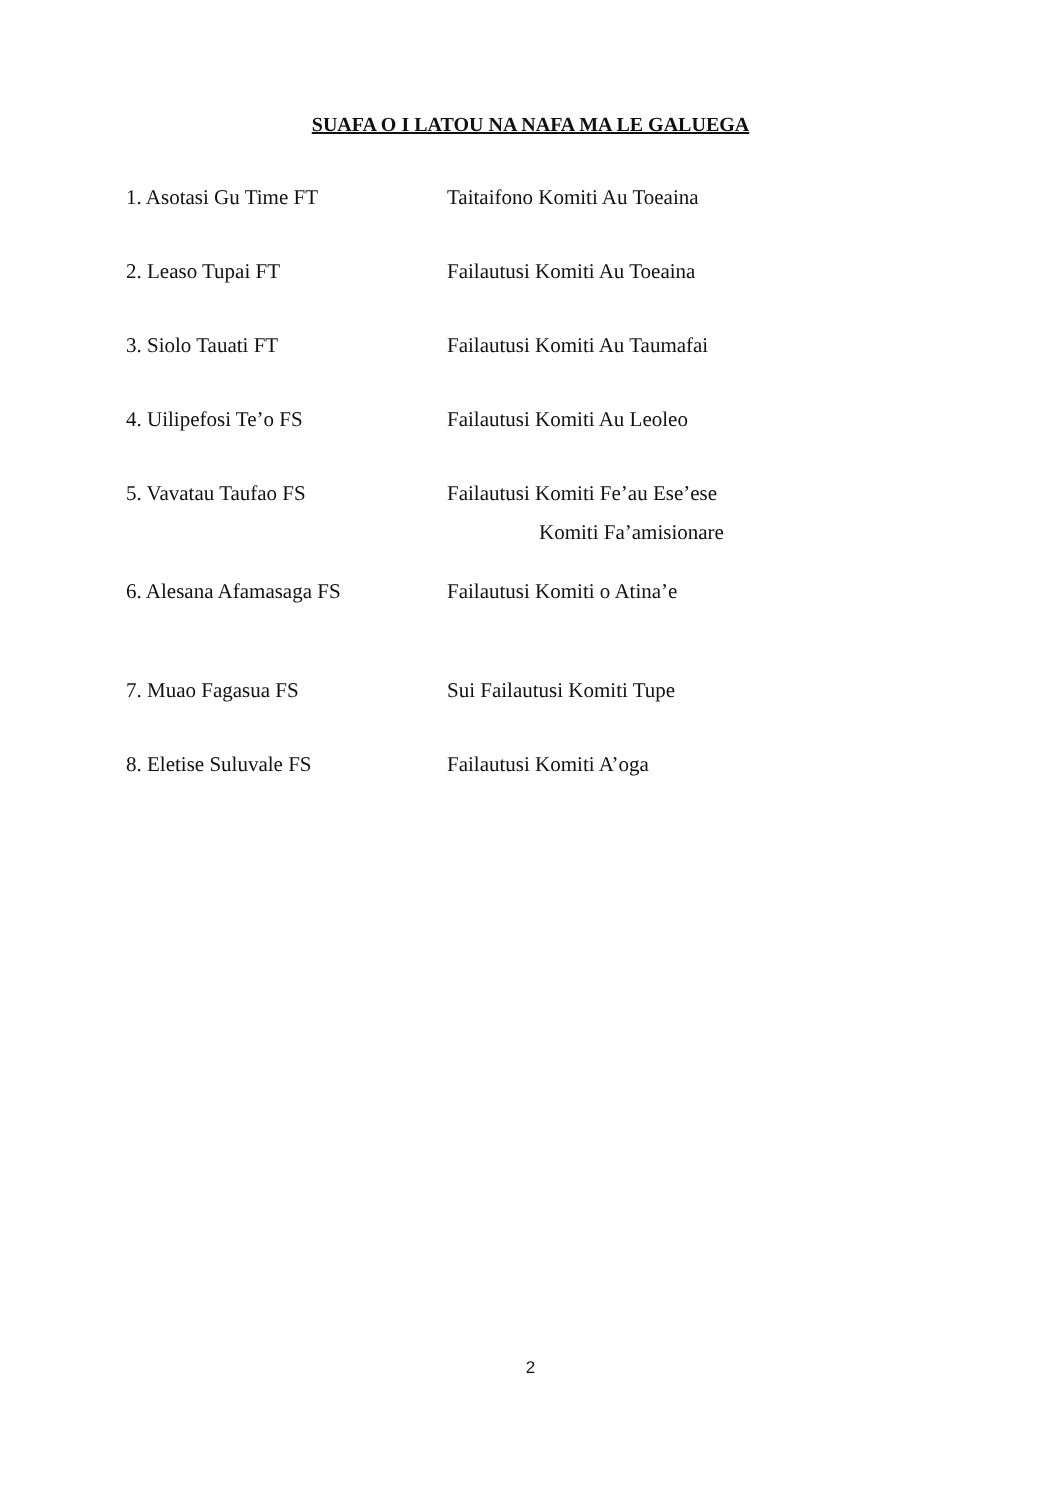SUAFA O I LATOU NA NAFA MA LE GALUEGA
1. Asotasi Gu Time FT Taitaifono Komiti Au Toeaina
2. Leaso Tupai FT Failautusi Komiti Au Toeaina
3. Siolo Tauati FT Failautusi Komiti Au Taumafai
4. Uilipefosi Te’o FS Failautusi Komiti Au Leoleo
5. Vavatau Taufao FS Failautusi Komiti Fe’au Ese’ese
Komiti Fa’amisionare
6. Alesana Afamasaga FS Failautusi Komiti o Atina’e
7. Muao Fagasua FS Sui Failautusi Komiti Tupe
8. Eletise Suluvale FS Failautusi Komiti A’oga
2